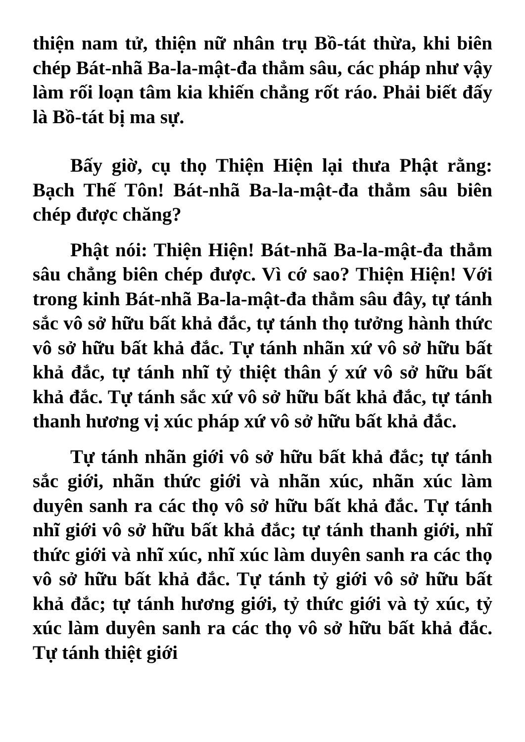thiện nam tử, thiện nữ nhân trụ Bồ-tát thừa, khi biên chép Bát-nhã Ba-la-mật-đa thẳm sâu, các pháp như vậy làm rối loạn tâm kia khiến chẳng rốt ráo. Phải biết đấy là Bồ-tát bị ma sự.
Bấy giờ, cụ thọ Thiện Hiện lại thưa Phật rằng: Bạch Thế Tôn! Bát-nhã Ba-la-mật-đa thẳm sâu biên chép được chăng?
Phật nói: Thiện Hiện! Bát-nhã Ba-la-mật-đa thẳm sâu chẳng biên chép được. Vì cớ sao? Thiện Hiện! Với trong kinh Bát-nhã Ba-la-mật-đa thẳm sâu đây, tự tánh sắc vô sở hữu bất khả đắc, tự tánh thọ tưởng hành thức vô sở hữu bất khả đắc. Tự tánh nhãn xứ vô sở hữu bất khả đắc, tự tánh nhĩ tỷ thiệt thân ý xứ vô sở hữu bất khả đắc. Tự tánh sắc xứ vô sở hữu bất khả đắc, tự tánh thanh hương vị xúc pháp xứ vô sở hữu bất khả đắc.
Tự tánh nhãn giới vô sở hữu bất khả đắc; tự tánh sắc giới, nhãn thức giới và nhãn xúc, nhãn xúc làm duyên sanh ra các thọ vô sở hữu bất khả đắc. Tự tánh nhĩ giới vô sở hữu bất khả đắc; tự tánh thanh giới, nhĩ thức giới và nhĩ xúc, nhĩ xúc làm duyên sanh ra các thọ vô sở hữu bất khả đắc. Tự tánh tỷ giới vô sở hữu bất khả đắc; tự tánh hương giới, tỷ thức giới và tỷ xúc, tỷ xúc làm duyên sanh ra các thọ vô sở hữu bất khả đắc. Tự tánh thiệt giới